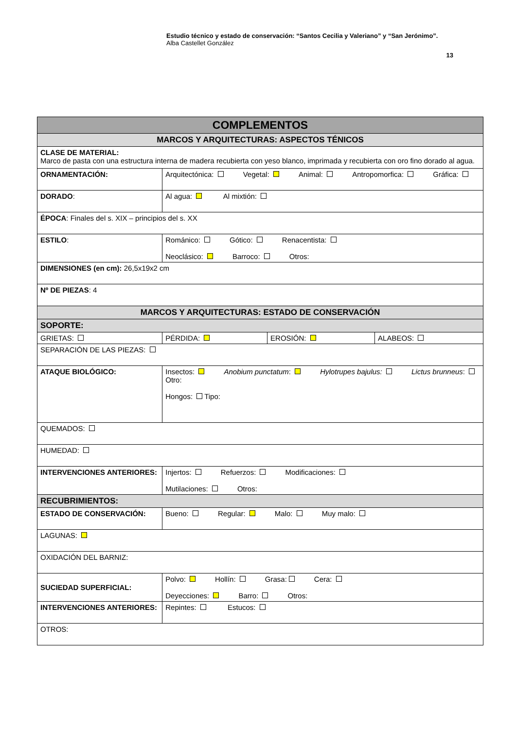Estudio técnico y estado de conservación: “Santos Cecilia y Valeriano” y “San Jerónimo”.
Alba Castellet González
13
| COMPLEMENTOS | | | |
| MARCOS Y ARQUITECTURAS: ASPECTOS TÉNICOS | | | |
| CLASE DE MATERIAL: Marco de pasta con una estructura interna de madera recubierta con yeso blanco, imprimada y recubierta con oro fino dorado al agua. | | | |
| ORNAMENTACIÓN: | Arquitectónica: Vegetal: Animal: Antropomorfica: Gráfica: | | |
| DORADO : | Al agua: Al mixtión: | | |
| ÉPOCA : Finales del s. XIX – principios del s. XX | | | |
| ESTILO : | Románico: Gótico: Renacentista: Neoclásico: Barroco: Otros: | | |
| DIMENSIONES (en cm): 26,5x19x2 cm | | | |
| Nº DE PIEZAS : 4 | | | |
| MARCOS Y ARQUITECTURAS: ESTADO DE CONSERVACIÓN | | | |
| SOPORTE: | | | |
| GRIETAS: | PÉRDIDA: | EROSIÓN: | ALABEOS: |
| SEPARACIÓN DE LAS PIEZAS: | | | |
| ATAQUE BIOLÓGICO: | Insectos: Anobium punctatum : Hylotrupes bajulus: Lictus brunneus : Otro: Hongos: Tipo: | | |
| QUEMADOS: | | | |
| HUMEDAD: | | | |
| INTERVENCIONES ANTERIORES: | Injertos: Refuerzos: Modificaciones: Mutilaciones: Otros: | | |
| RECUBRIMIENTOS: | | | |
| ESTADO DE CONSERVACIÓN: | Bueno: Regular: Malo: Muy malo: | | |
| LAGUNAS: | | | |
| OXIDACIÓN DEL BARNIZ: | | | |
| SUCIEDAD SUPERFICIAL: | Polvo: Hollín: Grasa: Cera: Deyecciones: Barro: Otros: | | |
| INTERVENCIONES ANTERIORES: | Repintes: Estucos: | | |
| OTROS: | | | |